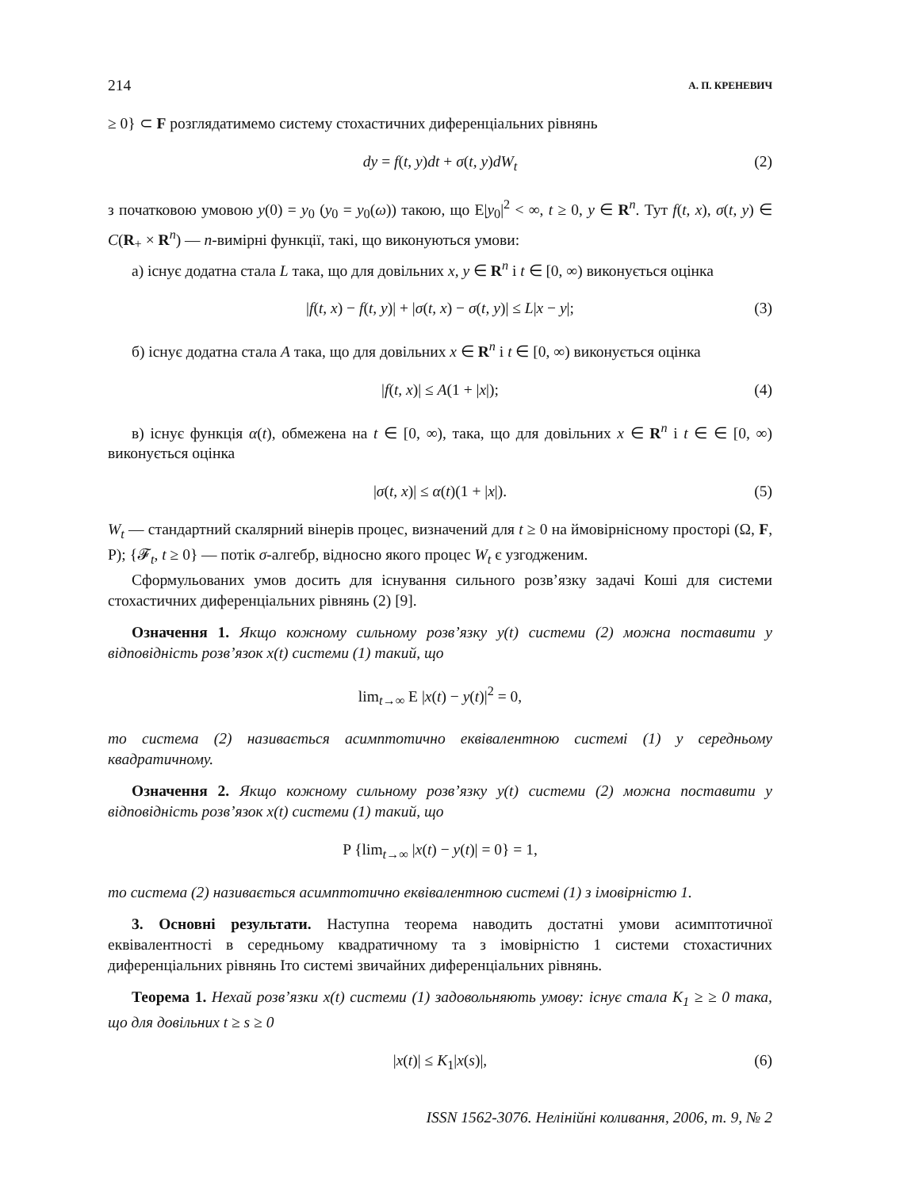214 А. П. КРЕНЕВИЧ
≥ 0} ⊂ F розглядатимемо систему стохастичних диференціальних рівнянь
dy = f(t, y)dt + σ(t, y)dW<sub>t</sub> (2)
з початковою умовою y(0) = y<sub>0</sub> (y<sub>0</sub> = y<sub>0</sub>(ω)) такою, що E|y<sub>0</sub>|<sup>2</sup> < ∞, t ≥ 0, y ∈ R<sup>n</sup>. Тут f(t, x), σ(t, y) ∈ C(R<sub>+</sub> × R<sup>n</sup>) — n-вимірні функції, такі, що виконуються умови:
а) існує додатна стала L така, що для довільних x, y ∈ R<sup>n</sup> і t ∈ [0, ∞) виконується оцінка
|f(t, x) − f(t, y)| + |σ(t, x) − σ(t, y)| ≤ L|x − y|; (3)
б) існує додатна стала A така, що для довільних x ∈ R<sup>n</sup> і t ∈ [0, ∞) виконується оцінка
|f(t, x)| ≤ A(1 + |x|); (4)
в) існує функція α(t), обмежена на t ∈ [0, ∞), така, що для довільних x ∈ R<sup>n</sup> і t ∈ ∈ [0, ∞) виконується оцінка
|σ(t, x)| ≤ α(t)(1 + |x|). (5)
W<sub>t</sub> — стандартний скалярний вінерів процес, визначений для t ≥ 0 на ймовірнісному просторі (Ω, F, P); {𝓕<sub>t</sub>, t ≥ 0} — потік σ-алгебр, відносно якого процес W<sub>t</sub> є узгодженим.
Сформульованих умов досить для існування сильного розв’язку задачі Коші для системи стохастичних диференціальних рівнянь (2) [9].
Означення 1. Якщо кожному сильному розв’язку y(t) системи (2) можна поставити у відповідність розв’язок x(t) системи (1) такий, що
lim<sub>t→∞</sub> E |x(t) − y(t)|<sup>2</sup> = 0,
то система (2) називається асимптотично еквівалентною системі (1) у середньому квадратичному.
Означення 2. Якщо кожному сильному розв’язку y(t) системи (2) можна поставити у відповідність розв’язок x(t) системи (1) такий, що
P {lim<sub>t→∞</sub> |x(t) − y(t)| = 0} = 1,
то система (2) називається асимптотично еквівалентною системі (1) з імовірністю 1.
3. Основні результати. Наступна теорема наводить достатні умови асимптотичної еквівалентності в середньому квадратичному та з імовірністю 1 системи стохастичних диференціальних рівнянь Іто системі звичайних диференціальних рівнянь.
Теорема 1. Нехай розв’язки x(t) системи (1) задовольняють умову: існує стала K<sub>1</sub> ≥ ≥ 0 така, що для довільних t ≥ s ≥ 0
|x(t)| ≤ K<sub>1</sub>|x(s)|, (6)
ISSN 1562-3076. Нелінійні коливання, 2006, т. 9, № 2